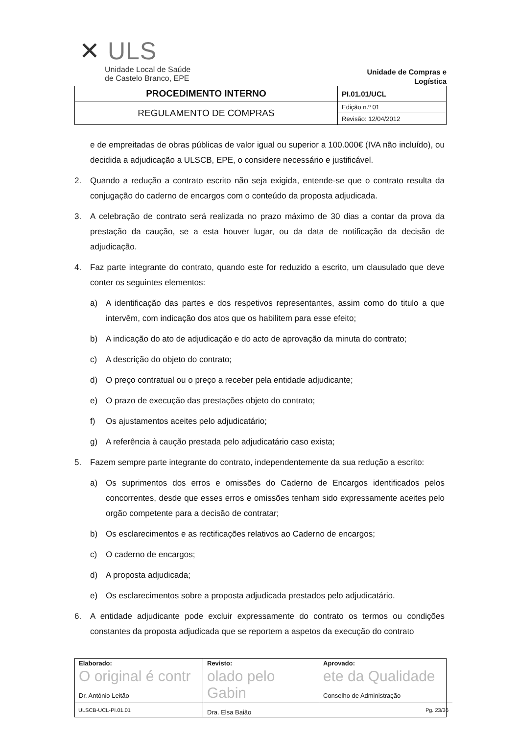✕ ULS
Unidade Local de Saúde
de Castelo Branco, EPE
Unidade de Compras e
Logística
| PROCEDIMENTO INTERNO | PI.01.01/UCL |
| REGULAMENTO DE COMPRAS | Edição n.º 01 |
| | Revisão: 12/04/2012 |
e de empreitadas de obras públicas de valor igual ou superior a 100.000€ (IVA não incluído), ou decidida a adjudicação a ULSCB, EPE, o considere necessário e justificável.
2. Quando a redução a contrato escrito não seja exigida, entende-se que o contrato resulta da conjugação do caderno de encargos com o conteúdo da proposta adjudicada.
3. A celebração de contrato será realizada no prazo máximo de 30 dias a contar da prova da prestação da caução, se a esta houver lugar, ou da data de notificação da decisão de adjudicação.
4. Faz parte integrante do contrato, quando este for reduzido a escrito, um clausulado que deve conter os seguintes elementos:
a) A identificação das partes e dos respetivos representantes, assim como do titulo a que intervêm, com indicação dos atos que os habilitem para esse efeito;
b) A indicação do ato de adjudicação e do acto de aprovação da minuta do contrato;
c) A descrição do objeto do contrato;
d) O preço contratual ou o preço a receber pela entidade adjudicante;
e) O prazo de execução das prestações objeto do contrato;
f) Os ajustamentos aceites pelo adjudicatário;
g) A referência à caução prestada pelo adjudicatário caso exista;
5. Fazem sempre parte integrante do contrato, independentemente da sua redução a escrito:
a) Os suprimentos dos erros e omissões do Caderno de Encargos identificados pelos concorrentes, desde que esses erros e omissões tenham sido expressamente aceites pelo orgão competente para a decisão de contratar;
b) Os esclarecimentos e as rectificações relativos ao Caderno de encargos;
c) O caderno de encargos;
d) A proposta adjudicada;
e) Os esclarecimentos sobre a proposta adjudicada prestados pelo adjudicatário.
6. A entidade adjudicante pode excluir expressamente do contrato os termos ou condições constantes da proposta adjudicada que se reportem a aspetos da execução do contrato
| Elaborado: O original é contr Dr. António Leitão | Revisto: olado pelo Gabin Dra. Elsa Baião | Aprovado: ete da Qualidade Conselho de Administração |
ULSCB-UCL-PI.01.01 Pg. 23/36